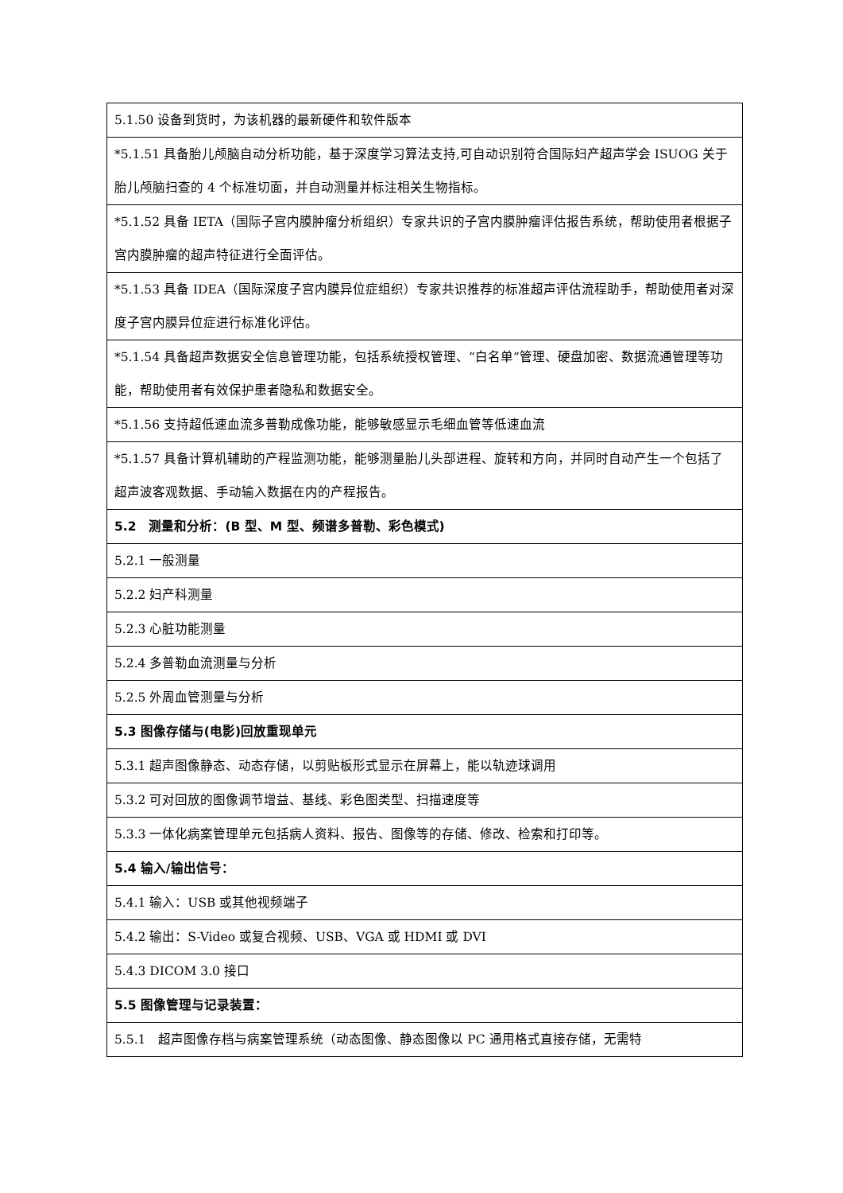| 5.1.50 设备到货时，为该机器的最新硬件和软件版本 |
| *5.1.51 具备胎儿颅脑自动分析功能，基于深度学习算法支持,可自动识别符合国际妇产超声学会 ISUOG 关于胎儿颅脑扫查的 4 个标准切面，并自动测量并标注相关生物指标。 |
| *5.1.52 具备 IETA（国际子宫内膜肿瘤分析组织）专家共识的子宫内膜肿瘤评估报告系统，帮助使用者根据子宫内膜肿瘤的超声特征进行全面评估。 |
| *5.1.53 具备 IDEA（国际深度子宫内膜异位症组织）专家共识推荐的标准超声评估流程助手，帮助使用者对深度子宫内膜异位症进行标准化评估。 |
| *5.1.54 具备超声数据安全信息管理功能，包括系统授权管理、“白名单”管理、硬盘加密、数据流通管理等功能，帮助使用者有效保护患者隐私和数据安全。 |
| *5.1.56 支持超低速血流多普勒成像功能，能够敏感显示毛细血管等低速血流 |
| *5.1.57 具备计算机辅助的产程监测功能，能够测量胎儿头部进程、旋转和方向，并同时自动产生一个包括了超声波客观数据、手动输入数据在内的产程报告。 |
| 5.2 测量和分析：(B 型、M 型、频谱多普勒、彩色模式) |
| 5.2.1 一般测量 |
| 5.2.2 妇产科测量 |
| 5.2.3 心脏功能测量 |
| 5.2.4 多普勒血流测量与分析 |
| 5.2.5 外周血管测量与分析 |
| 5.3 图像存储与(电影)回放重现单元 |
| 5.3.1 超声图像静态、动态存储，以剪贴板形式显示在屏幕上，能以轨迹球调用 |
| 5.3.2 可对回放的图像调节增益、基线、彩色图类型、扫描速度等 |
| 5.3.3 一体化病案管理单元包括病人资料、报告、图像等的存储、修改、检索和打印等。 |
| 5.4 输入/输出信号： |
| 5.4.1 输入：USB 或其他视频端子 |
| 5.4.2 输出：S-Video 或复合视频、USB、VGA 或 HDMI 或 DVI |
| 5.4.3 DICOM 3.0 接口 |
| 5.5 图像管理与记录装置： |
| 5.5.1 超声图像存档与病案管理系统（动态图像、静态图像以 PC 通用格式直接存储，无需特 |